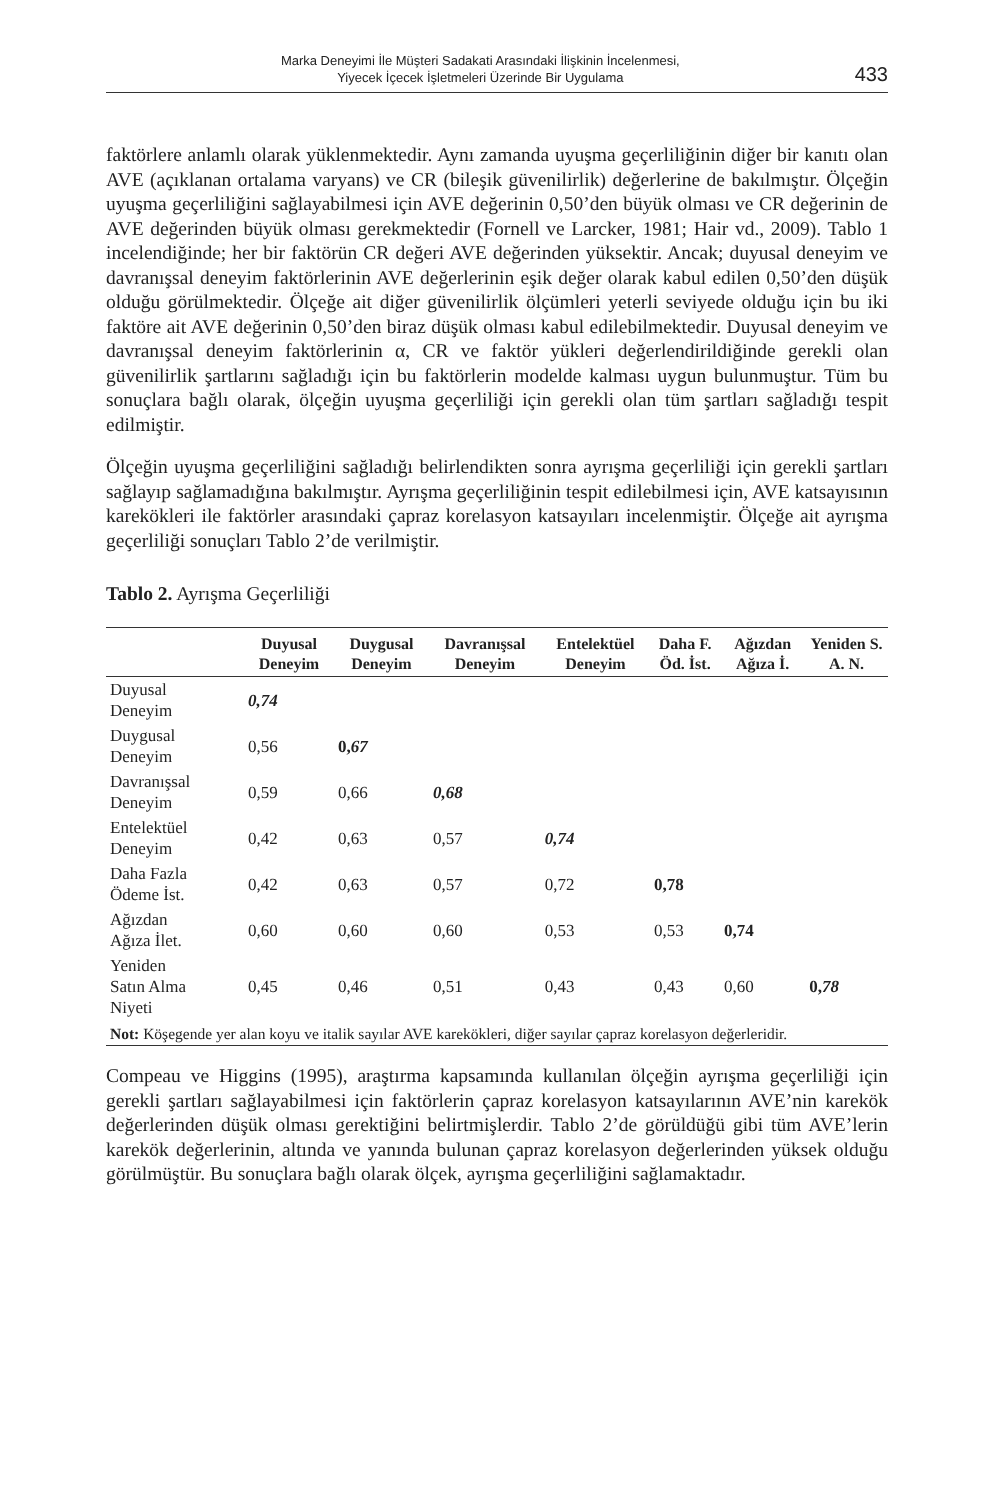Marka Deneyimi İle Müşteri Sadakati Arasındaki İlişkinin İncelenmesi,
Yiyecek İçecek İşletmeleri Üzerinde Bir Uygulama
433
faktörlere anlamlı olarak yüklenmektedir. Aynı zamanda uyuşma geçerliliğinin diğer bir kanıtı olan AVE (açıklanan ortalama varyans) ve CR (bileşik güvenilirlik) değerlerine de bakılmıştır. Ölçeğin uyuşma geçerliliğini sağlayabilmesi için AVE değerinin 0,50’den büyük olması ve CR değerinin de AVE değerinden büyük olması gerekmektedir (Fornell ve Larcker, 1981; Hair vd., 2009). Tablo 1 incelendiğinde; her bir faktörün CR değeri AVE değerinden yüksektir. Ancak; duyusal deneyim ve davranışsal deneyim faktörlerinin AVE değerlerinin eşik değer olarak kabul edilen 0,50’den düşük olduğu görülmektedir. Ölçeğe ait diğer güvenilirlik ölçümleri yeterli seviyede olduğu için bu iki faktöre ait AVE değerinin 0,50’den biraz düşük olması kabul edilebilmektedir. Duyusal deneyim ve davranışsal deneyim faktörlerinin α, CR ve faktör yükleri değerlendirildiğinde gerekli olan güvenilirlik şartlarını sağladığı için bu faktörlerin modelde kalması uygun bulunmuştur. Tüm bu sonuçlara bağlı olarak, ölçeğin uyuşma geçerliliği için gerekli olan tüm şartları sağladığı tespit edilmiştir.
Ölçeğin uyuşma geçerliliğini sağladığı belirlendikten sonra ayrışma geçerliliği için gerekli şartları sağlayıp sağlamadığına bakılmıştır. Ayrışma geçerliliğinin tespit edilebilmesi için, AVE katsayısının karekökleri ile faktörler arasındaki çapraz korelasyon katsayıları incelenmiştir. Ölçeğe ait ayrışma geçerliliği sonuçları Tablo 2’de verilmiştir.
Tablo 2. Ayrışma Geçerliliği
| | Duyusal Deneyim | Duygusal Deneyim | Davranışsal Deneyim | Entelektüel Deneyim | Daha F. Öd. İst. | Ağızdan Ağıza İ. | Yeniden S. A. N. |
| --- | --- | --- | --- | --- | --- | --- | --- |
| Duyusal Deneyim | 0,74 | | | | | | |
| Duygusal Deneyim | 0,56 | 0, 67 | | | | | |
| Davranışsal Deneyim | 0,59 | 0,66 | 0,68 | | | | |
| Entelektüel Deneyim | 0,42 | 0,63 | 0,57 | 0,74 | | | |
| Daha Fazla Ödeme İst. | 0,42 | 0,63 | 0,57 | 0,72 | 0,78 | | |
| Ağızdan Ağıza İlet. | 0,60 | 0,60 | 0,60 | 0,53 | 0,53 | 0,74 | |
| Yeniden Satın Alma Niyeti | 0,45 | 0,46 | 0,51 | 0,43 | 0,43 | 0,60 | 0, 78 |
| Not: Köşegende yer alan koyu ve italik sayılar AVE karekökleri, diğer sayılar çapraz korelasyon değerleridir. | | | | | | | |
Compeau ve Higgins (1995), araştırma kapsamında kullanılan ölçeğin ayrışma geçerliliği için gerekli şartları sağlayabilmesi için faktörlerin çapraz korelasyon katsayılarının AVE’nin karekök değerlerinden düşük olması gerektiğini belirtmişlerdir. Tablo 2’de görüldüğü gibi tüm AVE’lerin karekök değerlerinin, altında ve yanında bulunan çapraz korelasyon değerlerinden yüksek olduğu görülmüştür. Bu sonuçlara bağlı olarak ölçek, ayrışma geçerliliğini sağlamaktadır.